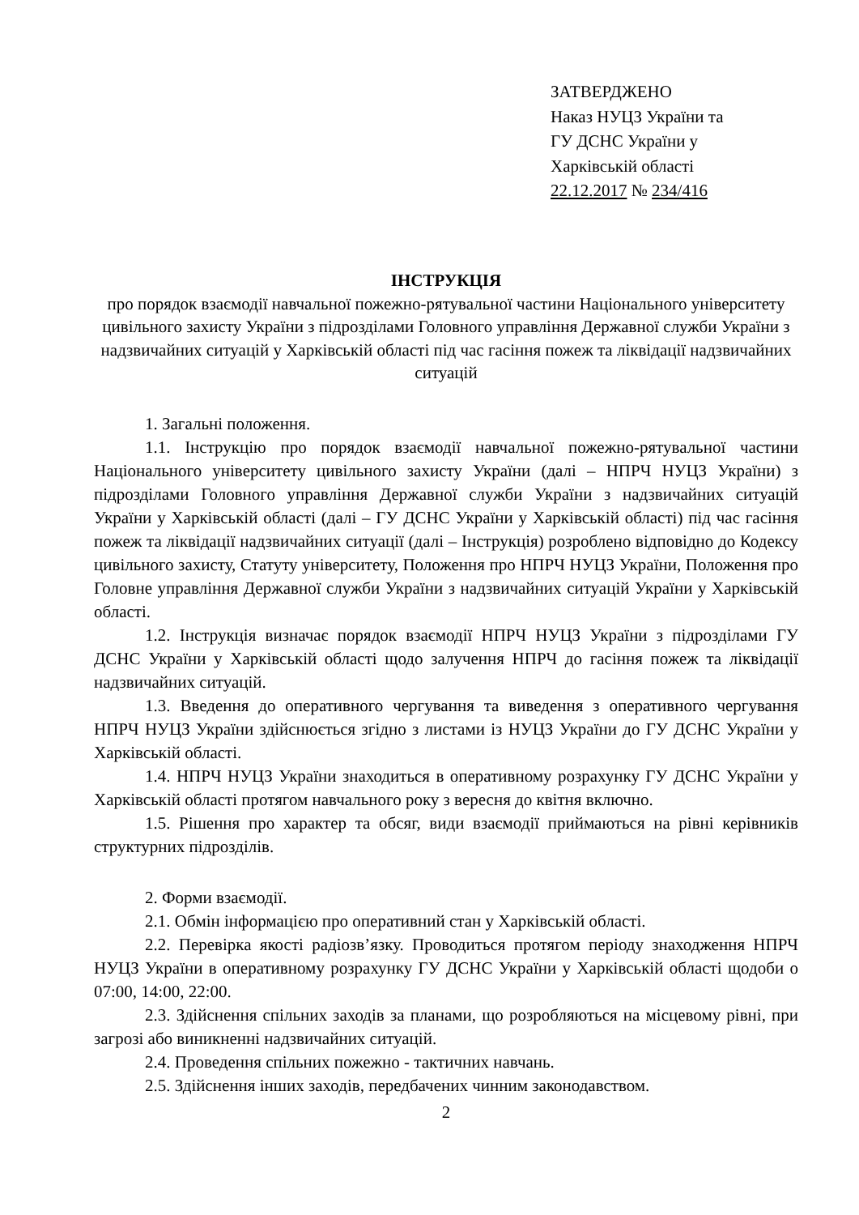ЗАТВЕРДЖЕНО
Наказ НУЦЗ України та
ГУ ДСНС України у
Харківській області
22.12.2017 № 234/416
ІНСТРУКЦІЯ
про порядок взаємодії навчальної пожежно-рятувальної частини Національного університету цивільного захисту України з підрозділами Головного управління Державної служби України з надзвичайних ситуацій у Харківській області під час гасіння пожеж та ліквідації надзвичайних ситуацій
1. Загальні положення.
1.1. Інструкцію про порядок взаємодії навчальної пожежно-рятувальної частини Національного університету цивільного захисту України (далі – НПРЧ НУЦЗ України) з підрозділами Головного управління Державної служби України з надзвичайних ситуацій України у Харківській області (далі – ГУ ДСНС України у Харківській області) під час гасіння пожеж та ліквідації надзвичайних ситуації (далі – Інструкція) розроблено відповідно до Кодексу цивільного захисту, Статуту університету, Положення про НПРЧ НУЦЗ України, Положення про Головне управління Державної служби України з надзвичайних ситуацій України у Харківській області.
1.2. Інструкція визначає порядок взаємодії НПРЧ НУЦЗ України з підрозділами ГУ ДСНС України у Харківській області щодо залучення НПРЧ до гасіння пожеж та ліквідації надзвичайних ситуацій.
1.3. Введення до оперативного чергування та виведення з оперативного чергування НПРЧ НУЦЗ України здійснюється згідно з листами із НУЦЗ України до ГУ ДСНС України у Харківській області.
1.4. НПРЧ НУЦЗ України знаходиться в оперативному розрахунку ГУ ДСНС України у Харківській області протягом навчального року з вересня до квітня включно.
1.5. Рішення про характер та обсяг, види взаємодії приймаються на рівні керівників структурних підрозділів.
2. Форми взаємодії.
2.1. Обмін інформацією про оперативний стан у Харківській області.
2.2. Перевірка якості радіозв’язку. Проводиться протягом періоду знаходження НПРЧ НУЦЗ України в оперативному розрахунку ГУ ДСНС України у Харківській області щодоби о 07:00, 14:00, 22:00.
2.3. Здійснення спільних заходів за планами, що розробляються на місцевому рівні, при загрозі або виникненні надзвичайних ситуацій.
2.4. Проведення спільних пожежно - тактичних навчань.
2.5. Здійснення інших заходів, передбачених чинним законодавством.
2